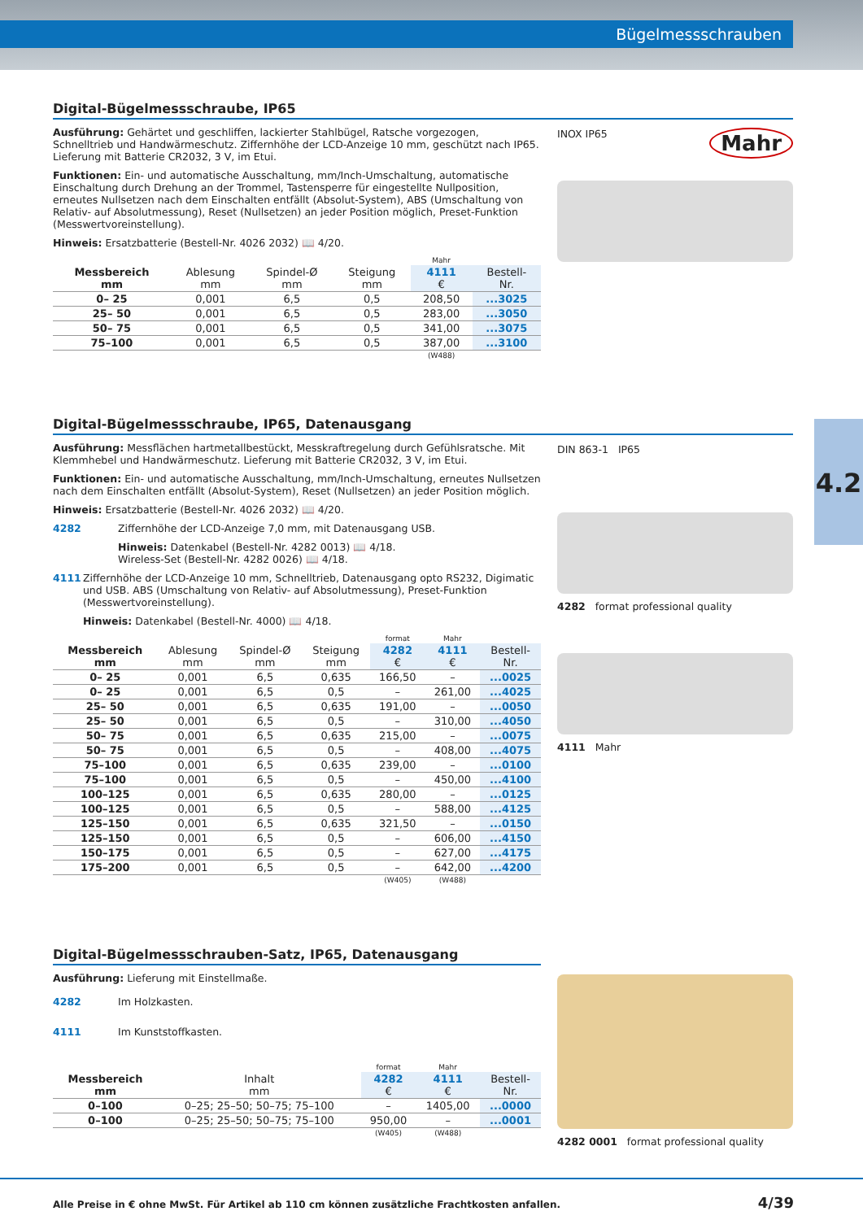Bügelmessschrauben
4.2
Digital-Bügelmessschraube, IP65
Ausführung: Gehärtet und geschliffen, lackierter Stahlbügel, Ratsche vorgezogen, Schnelltrieb und Handwärmeschutz. Ziffernhöhe der LCD-Anzeige 10 mm, geschützt nach IP65. Lieferung mit Batterie CR2032, 3 V, im Etui.
Funktionen: Ein- und automatische Ausschaltung, mm/Inch-Umschaltung, automatische Einschaltung durch Drehung an der Trommel, Tastensperre für eingestellte Nullposition, erneutes Nullsetzen nach dem Einschalten entfällt (Absolut-System), ABS (Umschaltung von Relativ- auf Absolutmessung), Reset (Nullsetzen) an jeder Position möglich, Preset-Funktion (Messwertvoreinstellung).
Hinweis: Ersatzbatterie (Bestell-Nr. 4026 2032) 📖 4/20.
| | | | | Mahr | |
| --- | --- | --- | --- | --- | --- |
| Messbereich mm | Ablesung mm | Spindel-Ø mm | Steigung mm | 4111 € | Bestell- Nr. |
| 0– 25 | 0,001 | 6,5 | 0,5 | 208,50 | ...3025 |
| 25– 50 | 0,001 | 6,5 | 0,5 | 283,00 | ...3050 |
| 50– 75 | 0,001 | 6,5 | 0,5 | 341,00 | ...3075 |
| 75–100 | 0,001 | 6,5 | 0,5 | 387,00 | ...3100 |
| | | | | (W488) | |
INOX IP65 Mahr
Digital-Bügelmessschraube, IP65, Datenausgang
Ausführung: Messflächen hartmetallbestückt, Messkraftregelung durch Gefühlsratsche. Mit Klemmhebel und Handwärmeschutz. Lieferung mit Batterie CR2032, 3 V, im Etui.
Funktionen: Ein- und automatische Ausschaltung, mm/Inch-Umschaltung, erneutes Nullsetzen nach dem Einschalten entfällt (Absolut-System), Reset (Nullsetzen) an jeder Position möglich.
Hinweis: Ersatzbatterie (Bestell-Nr. 4026 2032) 📖 4/20.
4282
Ziffernhöhe der LCD-Anzeige 7,0 mm, mit Datenausgang USB.
Hinweis: Datenkabel (Bestell-Nr. 4282 0013) 📖 4/18.
Wireless-Set (Bestell-Nr. 4282 0026) 📖 4/18.
4111
Ziffernhöhe der LCD-Anzeige 10 mm, Schnelltrieb, Datenausgang opto RS232, Digimatic und USB. ABS (Umschaltung von Relativ- auf Absolutmessung), Preset-Funktion (Messwertvoreinstellung).
Hinweis: Datenkabel (Bestell-Nr. 4000) 📖 4/18.
| | | | | format | Mahr | |
| --- | --- | --- | --- | --- | --- | --- |
| Messbereich mm | Ablesung mm | Spindel-Ø mm | Steigung mm | 4282 € | 4111 € | Bestell- Nr. |
| 0– 25 | 0,001 | 6,5 | 0,635 | 166,50 | – | ...0025 |
| 0– 25 | 0,001 | 6,5 | 0,5 | – | 261,00 | ...4025 |
| 25– 50 | 0,001 | 6,5 | 0,635 | 191,00 | – | ...0050 |
| 25– 50 | 0,001 | 6,5 | 0,5 | – | 310,00 | ...4050 |
| 50– 75 | 0,001 | 6,5 | 0,635 | 215,00 | – | ...0075 |
| 50– 75 | 0,001 | 6,5 | 0,5 | – | 408,00 | ...4075 |
| 75–100 | 0,001 | 6,5 | 0,635 | 239,00 | – | ...0100 |
| 75–100 | 0,001 | 6,5 | 0,5 | – | 450,00 | ...4100 |
| 100–125 | 0,001 | 6,5 | 0,635 | 280,00 | – | ...0125 |
| 100–125 | 0,001 | 6,5 | 0,5 | – | 588,00 | ...4125 |
| 125–150 | 0,001 | 6,5 | 0,635 | 321,50 | – | ...0150 |
| 125–150 | 0,001 | 6,5 | 0,5 | – | 606,00 | ...4150 |
| 150–175 | 0,001 | 6,5 | 0,5 | – | 627,00 | ...4175 |
| 175–200 | 0,001 | 6,5 | 0,5 | – | 642,00 | ...4200 |
| | | | | (W405) | (W488) | |
DIN 863-1 IP65
4282 format professional quality
4111 Mahr
Digital-Bügelmessschrauben-Satz, IP65, Datenausgang
Ausführung: Lieferung mit Einstellmaße.
4282 Im Holzkasten.
4111 Im Kunststoffkasten.
| | | format | Mahr | |
| --- | --- | --- | --- | --- |
| Messbereich mm | Inhalt mm | 4282 € | 4111 € | Bestell- Nr. |
| 0–100 | 0–25; 25–50; 50–75; 75–100 | – | 1405,00 | ...0000 |
| 0–100 | 0–25; 25–50; 50–75; 75–100 | 950,00 | – | ...0001 |
| | | (W405) | (W488) | |
4282 0001 format professional quality
Alle Preise in € ohne MwSt. Für Artikel ab 110 cm können zusätzliche Frachtkosten anfallen.
4/39